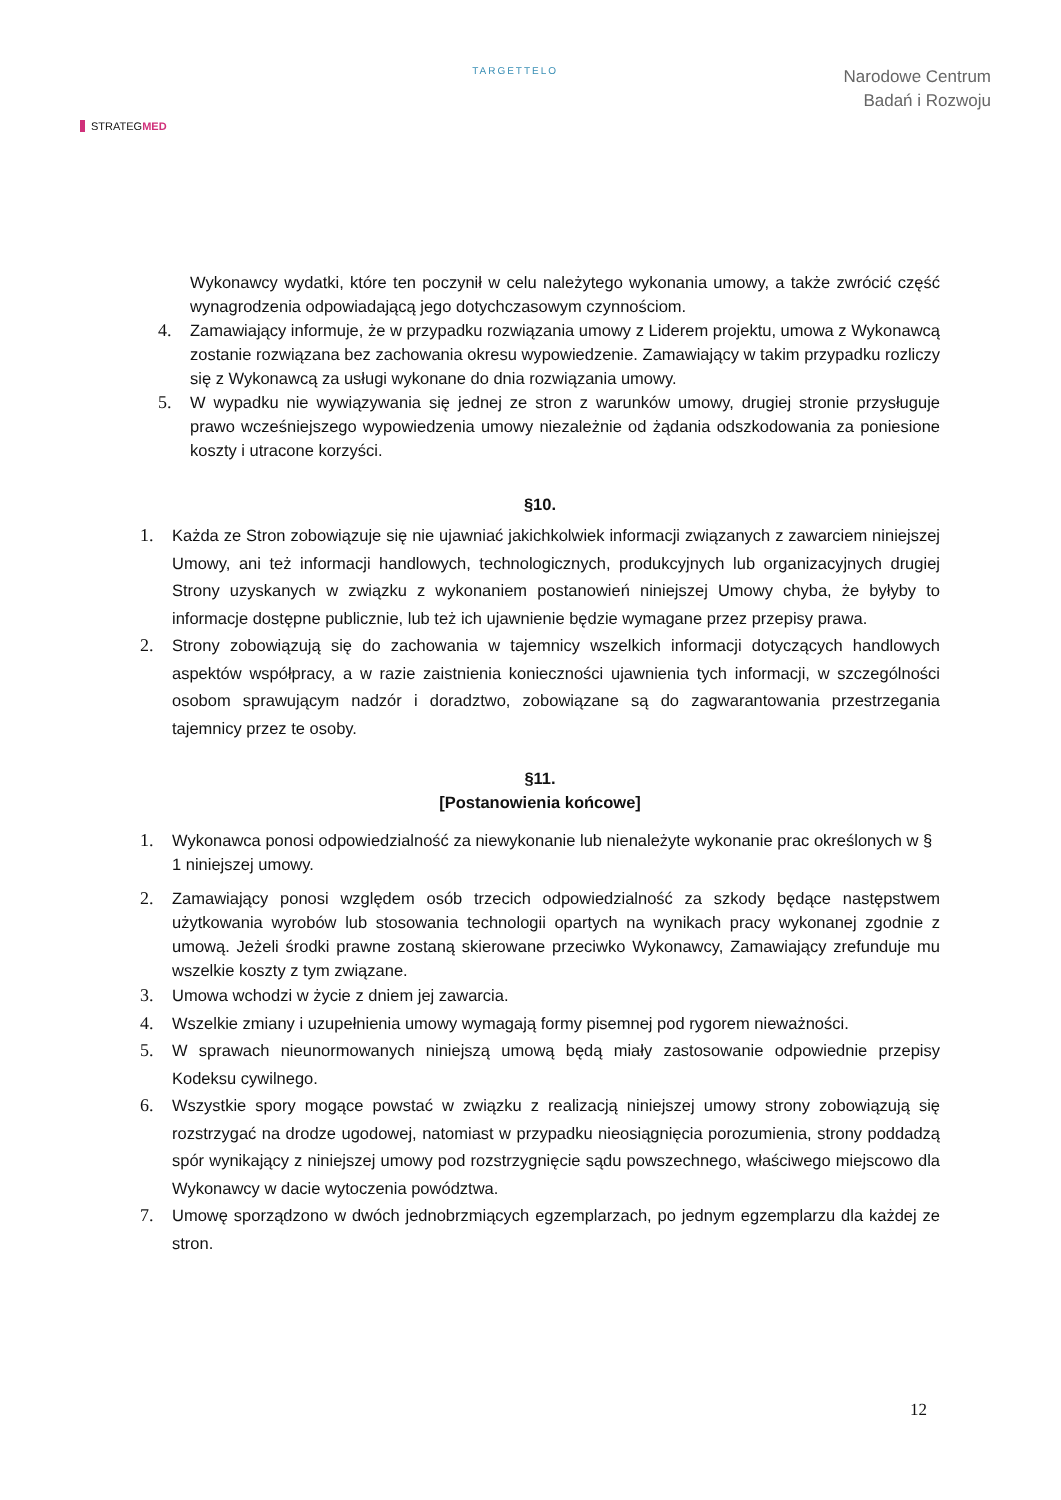STRATEGMED
TARGETTELO
Narodowe Centrum
Badań i Rozwoju
Wykonawcy wydatki, które ten poczynił w celu należytego wykonania umowy, a także zwrócić część wynagrodzenia odpowiadającą jego dotychczasowym czynnościom.
4. Zamawiający informuje, że w przypadku rozwiązania umowy z Liderem projektu, umowa z Wykonawcą zostanie rozwiązana bez zachowania okresu wypowiedzenie. Zamawiający w takim przypadku rozliczy się z Wykonawcą za usługi wykonane do dnia rozwiązania umowy.
5. W wypadku nie wywiązywania się jednej ze stron z warunków umowy, drugiej stronie przysługuje prawo wcześniejszego wypowiedzenia umowy niezależnie od żądania odszkodowania za poniesione koszty i utracone korzyści.
§10.
1. Każda ze Stron zobowiązuje się nie ujawniać jakichkolwiek informacji związanych z zawarciem niniejszej Umowy, ani też informacji handlowych, technologicznych, produkcyjnych lub organizacyjnych drugiej Strony uzyskanych w związku z wykonaniem postanowień niniejszej Umowy chyba, że byłyby to informacje dostępne publicznie, lub też ich ujawnienie będzie wymagane przez przepisy prawa.
2. Strony zobowiązują się do zachowania w tajemnicy wszelkich informacji dotyczących handlowych aspektów współpracy, a w razie zaistnienia konieczności ujawnienia tych informacji, w szczególności osobom sprawującym nadzór i doradztwo, zobowiązane są do zagwarantowania przestrzegania tajemnicy przez te osoby.
§11.
[Postanowienia końcowe]
1. Wykonawca ponosi odpowiedzialność za niewykonanie lub nienależyte wykonanie prac określonych w § 1 niniejszej umowy.
2. Zamawiający ponosi względem osób trzecich odpowiedzialność za szkody będące następstwem użytkowania wyrobów lub stosowania technologii opartych na wynikach pracy wykonanej zgodnie z umową. Jeżeli środki prawne zostaną skierowane przeciwko Wykonawcy, Zamawiający zrefunduje mu wszelkie koszty z tym związane.
3. Umowa wchodzi w życie z dniem jej zawarcia.
4. Wszelkie zmiany i uzupełnienia umowy wymagają formy pisemnej pod rygorem nieważności.
5. W sprawach nieunormowanych niniejszą umową będą miały zastosowanie odpowiednie przepisy Kodeksu cywilnego.
6. Wszystkie spory mogące powstać w związku z realizacją niniejszej umowy strony zobowiązują się rozstrzygać na drodze ugodowej, natomiast w przypadku nieosiągnięcia porozumienia, strony poddadzą spór wynikający z niniejszej umowy pod rozstrzygnięcie sądu powszechnego, właściwego miejscowo dla Wykonawcy w dacie wytoczenia powództwa.
7. Umowę sporządzono w dwóch jednobrzmiących egzemplarzach, po jednym egzemplarzu dla każdej ze stron.
12